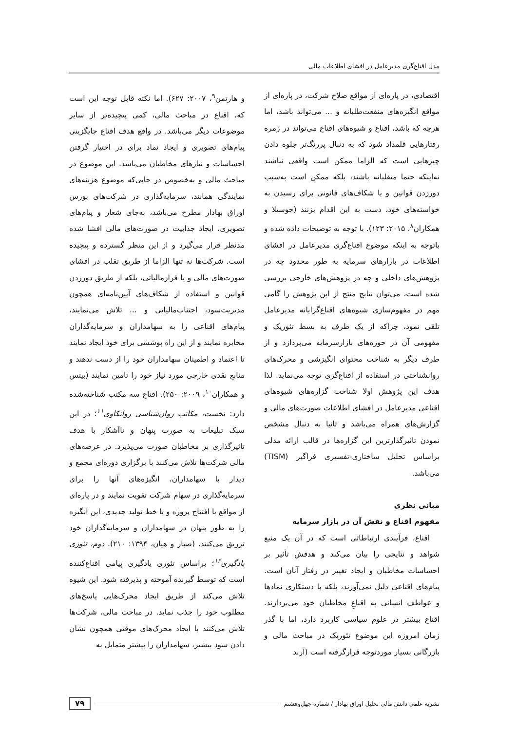مدل اقناع‌گری مدیرعامل در افشای اطلاعات مالی
اقتصادی، در پاره‌ای از مواقع صلاح شرکت، در پاره‌ای از مواقع انگیزه‌های منفعت‌طلبانه و ... می‌تواند باشد، اما هرچه که باشد، اقناع و شیوه‌های اقناع می‌تواند در زمره رفتارهایی قلمداد شود که به دنبال پررنگ‌تر جلوه دادن چیزهایی است که الزاما ممکن است واقعی نباشند نه‌اینکه حتما متقلبانه باشند، بلکه ممکن است به‌سبب دورزدن قوانین و یا شکاف‌های قانونی برای رسیدن به خواسته‌های خود، دست به این اقدام بزنند (جوسیلا و همکاران<sup>۸</sup>، ۲۰۱۵: ۱۲۳). با توجه به توضیحات داده شده و باتوجه به اینکه موضوع اقناع‌گری مدیرعامل در افشای اطلاعات در بازارهای سرمایه به طور محدود چه در پژوهش‌های داخلی و چه در پژوهش‌های خارجی بررسی شده است، می‌توان نتایج منتج از این پژوهش را گامی مهم در مفهوم‌سازی شیوه‌های اقناع‌گرایانه مدیرعامل تلقی نمود، چراکه از یک طرف به بسط تئوریک و مفهومی آن در حوزه‌های بازارسرمایه می‌پردازد و از طرف دیگر به شناخت محتوای انگیزشی و محرک‌های روانشناختی در استفاده از اقناع‌گری توجه می‌نماید. لذا هدف این پژوهش اولا شناخت گزاره‌های شیوه‌های اقناعی مدیرعامل در افشای اطلاعات صورت‌های مالی و گزارش‌های همراه می‌باشد و ثانیا به دنبال مشخص نمودن تاثیرگذارترین این گزاره‌ها در قالب ارائه مدلی براساس تحلیل ساختاری-تفسیری فراگیر (TISM) می‌باشد.
مبانی نظری
مفهوم اقناع و نقش آن در بازار سرمایه
اقناع، فرآیندی ارتباطاتی است که در آن یک منبع شواهد و نتایجی را بیان می‌کند و هدفش تأثیر بر احساسات مخاطبان و ایجاد تغییر در رفتار آنان است. پیام‌های اقناعی دلیل نمی‌آورند، بلکه با دستکاری نمادها و عواطف انسانی به اقناعِ مخاطبان خود می‌پردازند. اقناع بیشتر در علوم سیاسی کاربرد دارد، اما با گذر زمان امروزه این موضوع تئوریک در مباحث مالی و بازرگانی بسیار موردتوجه قرارگرفته است (آرند
و هارتمن<sup>۹</sup>، ۲۰۰۷: ۶۲۷). اما نکته قابل توجه این است که، اقناع در مباحث مالی، کمی پیچیده‌تر از سایر موضوعات دیگر می‌باشد. در واقع هدف اقناع جایگزینی پیام‌های تصویری و ایجاد نماد برای در اختیار گرفتن احساسات و نیازهای مخاطبان می‌باشد. این موضوع در مباحث مالی و به‌خصوص در جایی‌که موضوع هزینه‌های نمایندگی همانند، سرمایه‌گذاری در شرکت‌های بورس اوراق بهادار مطرح می‌باشد، به‌جای شعار و پیام‌های تصویری، ایجاد جذابیت در صورت‌های مالی افشا شده مدنظر قرار می‌گیرد و از این منظر گسترده و پیچیده است. شرکت‌ها نه تنها الزاما از طریق تقلب در افشای صورت‌های مالی و یا فرارمالیاتی، بلکه از طریق دورزدن قوانین و استفاده از شکاف‌های آیین‌نامه‌ای همچون مدیریت‌سود، اجتناب‌مالیاتی و ... تلاش می‌نمایند، پیام‌های اقناعی را به سهامداران و سرمایه‌گذاران مخابره نمایند و از این راه پوششی برای خود ایجاد نمایند تا اعتماد و اطمینان سهامداران خود را از دست ندهند و منابع نقدی خارجی مورد نیاز خود را تامین نمایند (بیتس و همکاران<sup>۱۰</sup>، ۲۰۰۹: ۲۵۰). اقناع سه مکتب شناخته‌شده دارد: نخست، مکاتب روان‌شناسی روانکاوی<sup>۱۱</sup>؛ در این سبک تبلیغات به صورت پنهان و ناآشکار با هدف تاثیرگذاری بر مخاطبان صورت می‌پذیرد. در عرصه‌های مالی شرکت‌ها تلاش می‌کنند با برگزاری دوره‌ای مجمع و دیدار با سهامداران، انگیزه‌های آنها را برای سرمایه‌گذاری در سهام شرکت تقویت نمایند و در پاره‌ای از مواقع با افتتاح پروژه و یا خط تولید جدیدی، این انگیزه را به طور پنهان در سهامداران و سرمایه‌گذاران خود تزریق می‌کنند. (صبار و هیان، ۱۳۹۴: ۲۱۰). دوم، تئوری یادگیری<sup>۱۲</sup>؛ براساس تئوری یادگیری پیامی اقناع‌کننده است که توسط گیرنده آموخته و پذیرفته شود. این شیوه تلاش می‌کند از طریق ایجاد محرک‌هایی پاسخ‌های مطلوب خود را جذب نماید. در مباحث مالی، شرکت‌ها تلاش می‌کنند با ایجاد محرک‌های موقتی همچون نشان دادن سود بیشتر، سهامداران را بیشتر متمایل به
نشریه علمی دانش مالی تحلیل اوراق بهادار / شماره چهل‌وهشتم ۷۹